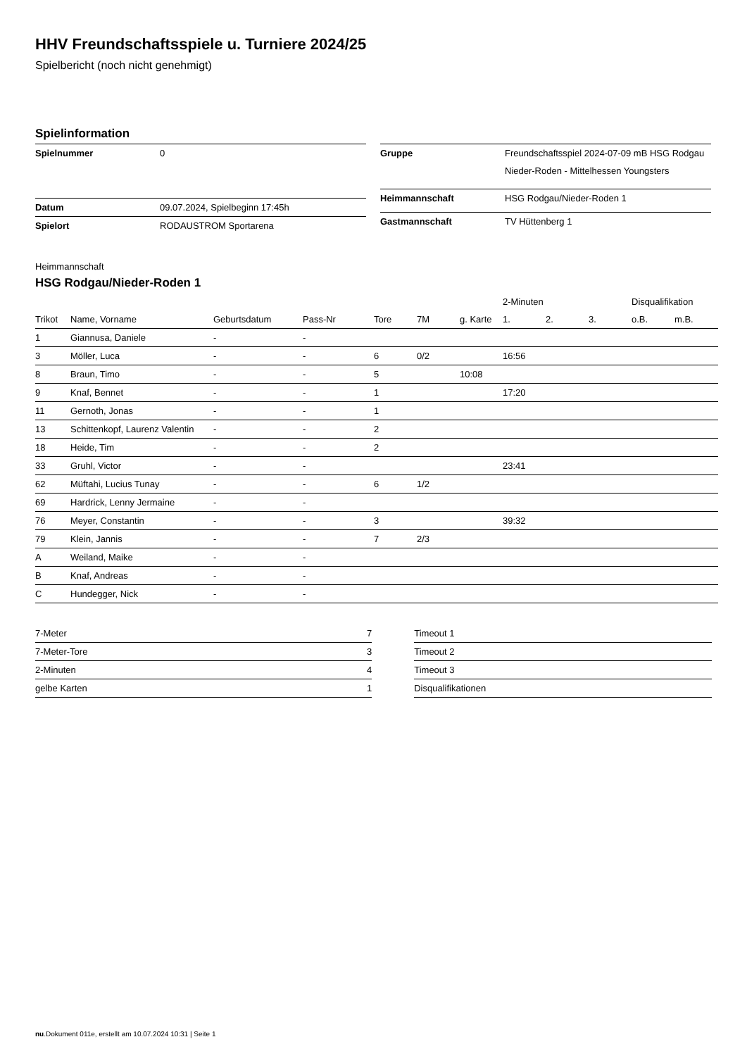HHV Freundschaftsspiele u. Turniere 2024/25
Spielbericht (noch nicht genehmigt)
Spielinformation
| Spielnummer | 0 |
| Datum | 09.07.2024, Spielbeginn 17:45h |
| Spielort | RODAUSTROM Sportarena |
| Gruppe | Freundschaftsspiel 2024-07-09 mB HSG Rodgau Nieder-Roden - Mittelhessen Youngsters |
| Heimmannschaft | HSG Rodgau/Nieder-Roden 1 |
| Gastmannschaft | TV Hüttenberg 1 |
Heimmannschaft
HSG Rodgau/Nieder-Roden 1
| | | | | | | | 2-Minuten | | | Disqualifikation | |
| --- | --- | --- | --- | --- | --- | --- | --- | --- | --- | --- | --- |
| Trikot | Name, Vorname | Geburtsdatum | Pass-Nr | Tore | 7M | g. Karte | 1. | 2. | 3. | o.B. | m.B. |
| 1 | Giannusa, Daniele | - | - | | | | | | | | |
| 3 | Möller, Luca | - | - | 6 | 0/2 | | 16:56 | | | | |
| 8 | Braun, Timo | - | - | 5 | | 10:08 | | | | | |
| 9 | Knaf, Bennet | - | - | 1 | | | 17:20 | | | | |
| 11 | Gernoth, Jonas | - | - | 1 | | | | | | | |
| 13 | Schittenkopf, Laurenz Valentin | - | - | 2 | | | | | | | |
| 18 | Heide, Tim | - | - | 2 | | | | | | | |
| 33 | Gruhl, Victor | - | - | | | | 23:41 | | | | |
| 62 | Müftahi, Lucius Tunay | - | - | 6 | 1/2 | | | | | | |
| 69 | Hardrick, Lenny Jermaine | - | - | | | | | | | | |
| 76 | Meyer, Constantin | - | - | 3 | | | 39:32 | | | | |
| 79 | Klein, Jannis | - | - | 7 | 2/3 | | | | | | |
| A | Weiland, Maike | - | - | | | | | | | | |
| B | Knaf, Andreas | - | - | | | | | | | | |
| C | Hundegger, Nick | - | - | | | | | | | | |
| 7-Meter | 7 |
| 7-Meter-Tore | 3 |
| 2-Minuten | 4 |
| gelbe Karten | 1 |
| Timeout 1 |
| Timeout 2 |
| Timeout 3 |
| Disqualifikationen |
nu.Dokument 011e, erstellt am 10.07.2024 10:31 | Seite 1